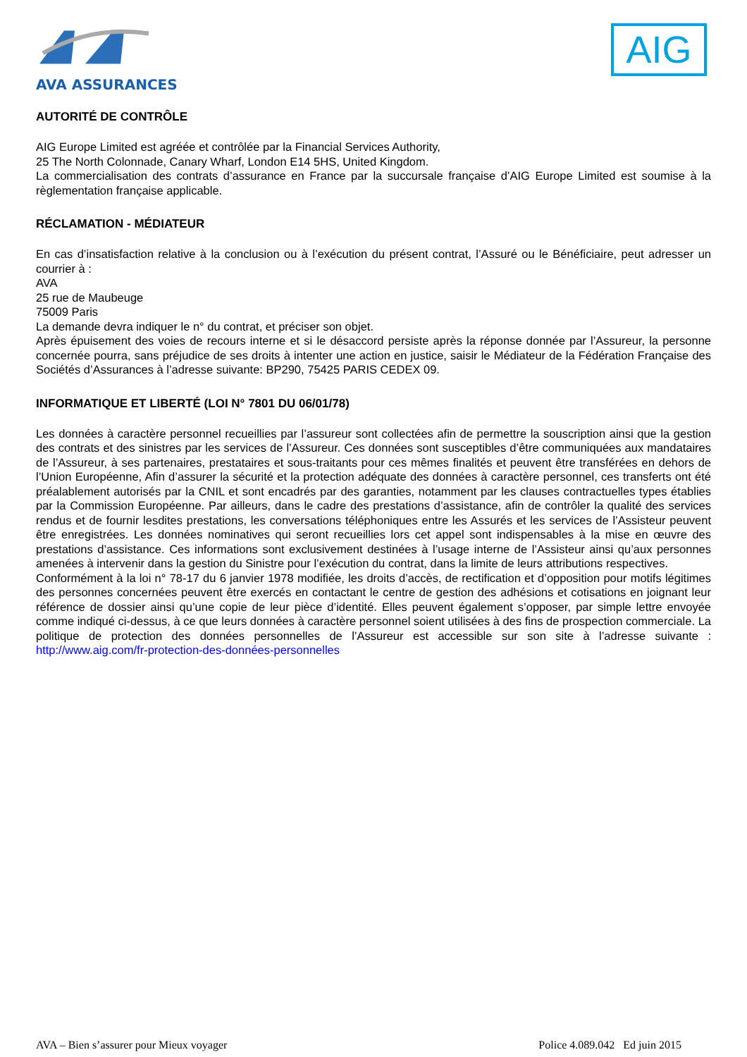AVA ASSURANCES
AIG
AUTORITÉ DE CONTRÔLE
AIG Europe Limited est agréée et contrôlée par la Financial Services Authority,
25 The North Colonnade, Canary Wharf, London E14 5HS, United Kingdom.
La commercialisation des contrats d’assurance en France par la succursale française d’AIG Europe Limited est soumise à la règlementation française applicable.
RÉCLAMATION - MÉDIATEUR
En cas d’insatisfaction relative à la conclusion ou à l’exécution du présent contrat, l’Assuré ou le Bénéficiaire, peut adresser un courrier à :
AVA
25 rue de Maubeuge
75009 Paris
La demande devra indiquer le n° du contrat, et préciser son objet.
Après épuisement des voies de recours interne et si le désaccord persiste après la réponse donnée par l’Assureur, la personne concernée pourra, sans préjudice de ses droits à intenter une action en justice, saisir le Médiateur de la Fédération Française des Sociétés d’Assurances à l’adresse suivante: BP290, 75425 PARIS CEDEX 09.
INFORMATIQUE ET LIBERTÉ (LOI N° 7801 DU 06/01/78)
Les données à caractère personnel recueillies par l’assureur sont collectées afin de permettre la souscription ainsi que la gestion des contrats et des sinistres par les services de l’Assureur. Ces données sont susceptibles d’être communiquées aux mandataires de l’Assureur, à ses partenaires, prestataires et sous-traitants pour ces mêmes finalités et peuvent être transférées en dehors de l’Union Européenne, Afin d’assurer la sécurité et la protection adéquate des données à caractère personnel, ces transferts ont été préalablement autorisés par la CNIL et sont encadrés par des garanties, notamment par les clauses contractuelles types établies par la Commission Européenne. Par ailleurs, dans le cadre des prestations d’assistance, afin de contrôler la qualité des services rendus et de fournir lesdites prestations, les conversations téléphoniques entre les Assurés et les services de l’Assisteur peuvent être enregistrées. Les données nominatives qui seront recueillies lors cet appel sont indispensables à la mise en œuvre des prestations d’assistance. Ces informations sont exclusivement destinées à l’usage interne de l’Assisteur ainsi qu’aux personnes amenées à intervenir dans la gestion du Sinistre pour l’exécution du contrat, dans la limite de leurs attributions respectives.
Conformément à la loi n° 78-17 du 6 janvier 1978 modifiée, les droits d’accès, de rectification et d’opposition pour motifs légitimes des personnes concernées peuvent être exercés en contactant le centre de gestion des adhésions et cotisations en joignant leur référence de dossier ainsi qu’une copie de leur pièce d’identité. Elles peuvent également s’opposer, par simple lettre envoyée comme indiqué ci-dessus, à ce que leurs données à caractère personnel soient utilisées à des fins de prospection commerciale. La politique de protection des données personnelles de l’Assureur est accessible sur son site à l’adresse suivante : http://www.aig.com/fr-protection-des-données-personnelles
AVA – Bien s’assurer pour Mieux voyager Police 4.089.042 Ed juin 2015